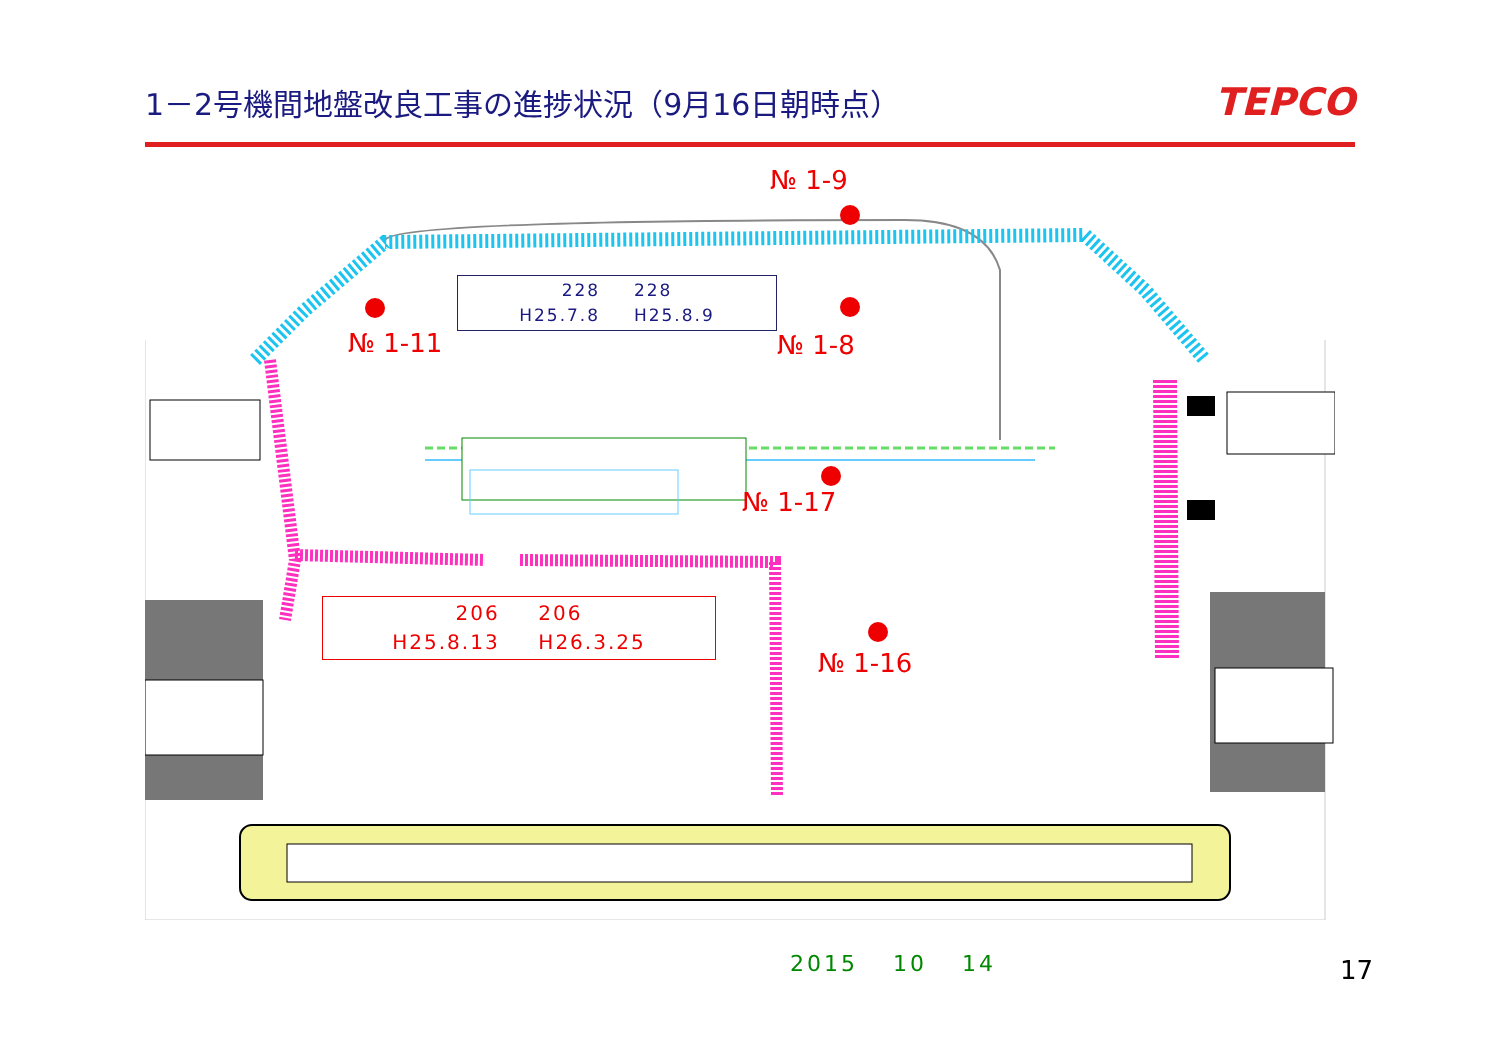1－2号機間地盤改良工事の進捗状況（9月16日朝時点）
TEPCO
№ 1-9
№ 1-11 № 1-8
№ 1-17
№ 1-16
228 　 228
H25.7.8 　 H25.8.9
206 　 206
H25.8.13 　 H26.3.25
2015 　10 　14 17